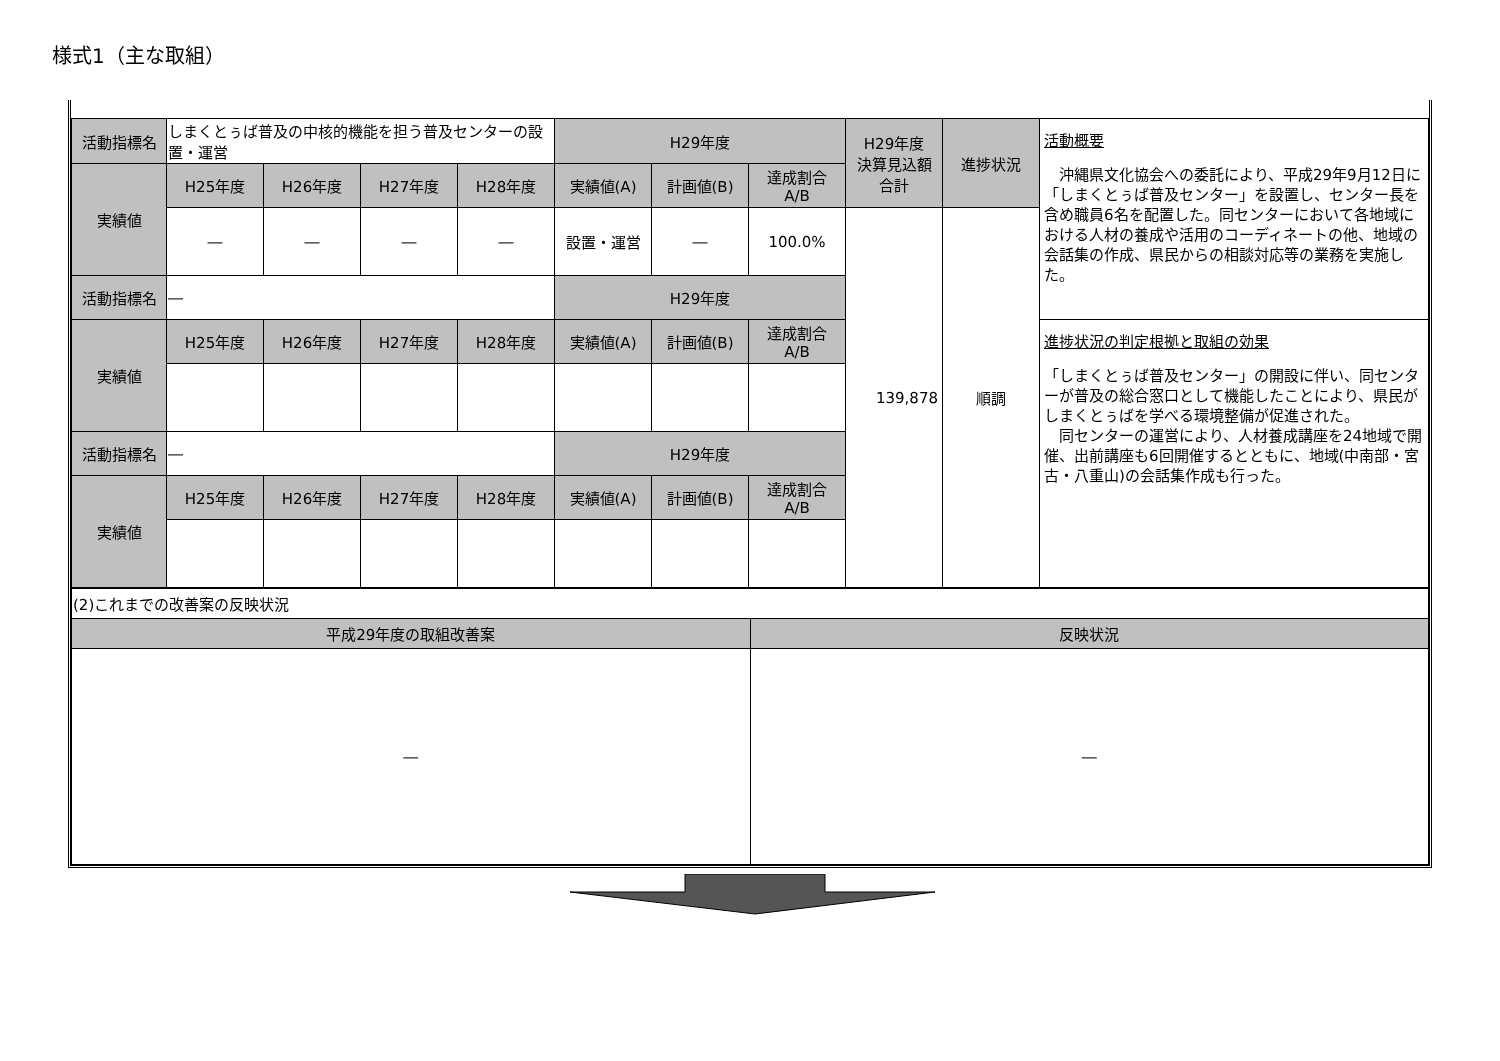様式1（主な取組）
| 活動指標名 | しまくとぅば普及の中核的機能を担う普及センターの設置・運営 | | | | H29年度 | | | H29年度 決算見込額 合計 | 進捗状況 | 活動概要 沖縄県文化協会への委託により、平成29年9月12日に「しまくとぅば普及センター」を設置し、センター長を含め職員6名を配置した。同センターにおいて各地域における人材の養成や活用のコーディネートの他、地域の会話集の作成、県民からの相談対応等の業務を実施した。 |
| 実績値 | H25年度 | H26年度 | H27年度 | H28年度 | 実績値(A) | 計画値(B) | 達成割合 A/B | | | |
| | ― | ― | ― | ― | 設置・運営 | ― | 100.0% | 139,878 | 順調 | |
| 活動指標名 | ― | | | | H29年度 | | | | | |
| 実績値 | H25年度 | H26年度 | H27年度 | H28年度 | 実績値(A) | 計画値(B) | 達成割合 A/B | | | 進捗状況の判定根拠と取組の効果 「しまくとぅば普及センター」の開設に伴い、同センターが普及の総合窓口として機能したことにより、県民がしまくとぅばを学べる環境整備が促進された。 同センターの運営により、人材養成講座を24地域で開催、出前講座も6回開催するとともに、地域(中南部・宮古・八重山)の会話集作成も行った。 |
| 活動指標名 | ― | | | | H29年度 | | | | | |
| 実績値 | H25年度 | H26年度 | H27年度 | H28年度 | 実績値(A) | 計画値(B) | 達成割合 A/B | | | |
| (2)これまでの改善案の反映状況 | |
| 平成29年度の取組改善案 | 反映状況 |
| ― | ― |